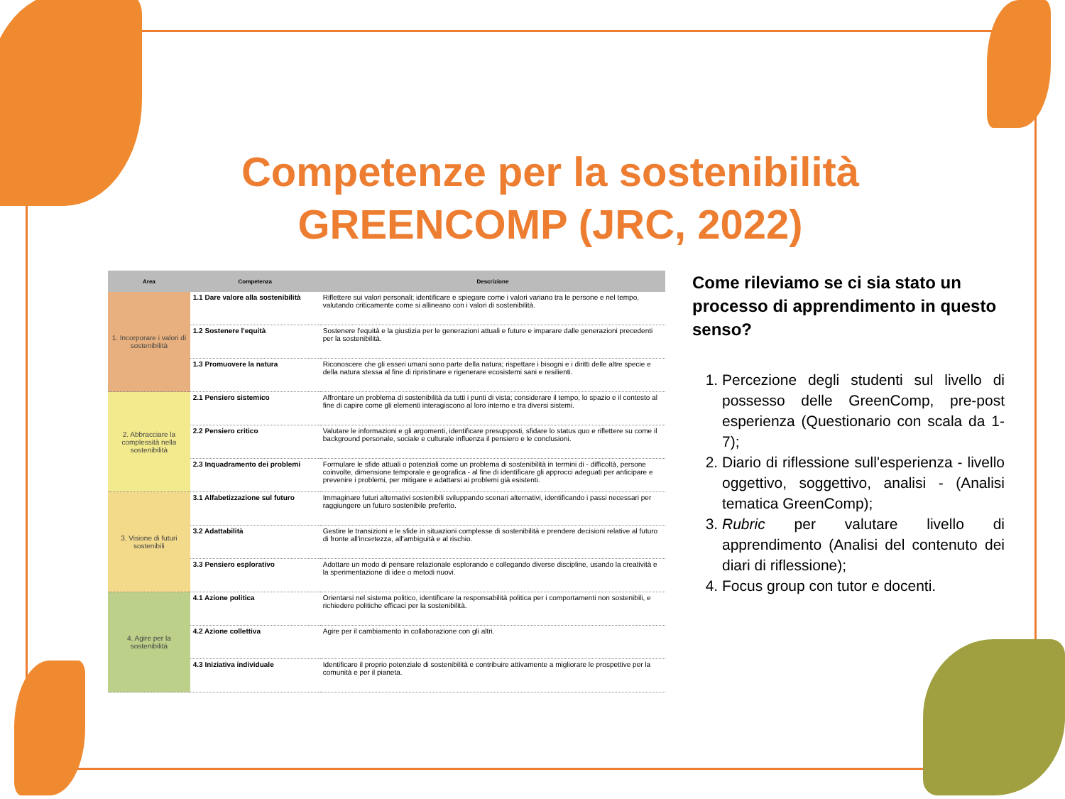Competenze per la sostenibilità
GREENCOMP (JRC, 2022)
| Area | Competenza | Descrizione |
| --- | --- | --- |
| 1. Incorporare i valori di sostenibilità | 1.1 Dare valore alla sostenibilità | Riflettere sui valori personali; identificare e spiegare come i valori variano tra le persone e nel tempo, valutando criticamente come si allineano con i valori di sostenibilità. |
| | 1.2 Sostenere l'equità | Sostenere l'equità e la giustizia per le generazioni attuali e future e imparare dalle generazioni precedenti per la sostenibilità. |
| | 1.3 Promuovere la natura | Riconoscere che gli esseri umani sono parte della natura; rispettare i bisogni e i diritti delle altre specie e della natura stessa al fine di ripristinare e rigenerare ecosistemi sani e resilienti. |
| 2. Abbracciare la complessità nella sostenibilità | 2.1 Pensiero sistemico | Affrontare un problema di sostenibilità da tutti i punti di vista; considerare il tempo, lo spazio e il contesto al fine di capire come gli elementi interagiscono al loro interno e tra diversi sistemi. |
| | 2.2 Pensiero critico | Valutare le informazioni e gli argomenti, identificare presupposti, sfidare lo status quo e riflettere su come il background personale, sociale e culturale influenza il pensiero e le conclusioni. |
| | 2.3 Inquadramento dei problemi | Formulare le sfide attuali o potenziali come un problema di sostenibilità in termini di - difficoltà, persone coinvolte, dimensione temporale e geografica - al fine di identificare gli approcci adeguati per anticipare e prevenire i problemi, per mitigare e adattarsi ai problemi già esistenti. |
| 3. Visione di futuri sostenibili | 3.1 Alfabetizzazione sul futuro | Immaginare futuri alternativi sostenibili sviluppando scenari alternativi, identificando i passi necessari per raggiungere un futuro sostenibile preferito. |
| | 3.2 Adattabilità | Gestire le transizioni e le sfide in situazioni complesse di sostenibilità e prendere decisioni relative al futuro di fronte all'incertezza, all'ambiguità e al rischio. |
| | 3.3 Pensiero esplorativo | Adottare un modo di pensare relazionale esplorando e collegando diverse discipline, usando la creatività e la sperimentazione di idee o metodi nuovi. |
| 4. Agire per la sostenibilità | 4.1 Azione politica | Orientarsi nel sistema politico, identificare la responsabilità politica per i comportamenti non sostenibili, e richiedere politiche efficaci per la sostenibilità. |
| | 4.2 Azione collettiva | Agire per il cambiamento in collaborazione con gli altri. |
| | 4.3 Iniziativa individuale | Identificare il proprio potenziale di sostenibilità e contribuire attivamente a migliorare le prospettive per la comunità e per il pianeta. |
Come rileviamo se ci sia stato un processo di apprendimento in questo senso?
1. Percezione degli studenti sul livello di possesso delle GreenComp, pre-post esperienza (Questionario con scala da 1-7);
2. Diario di riflessione sull'esperienza - livello oggettivo, soggettivo, analisi - (Analisi tematica GreenComp);
3. Rubric per valutare livello di apprendimento (Analisi del contenuto dei diari di riflessione);
4. Focus group con tutor e docenti.